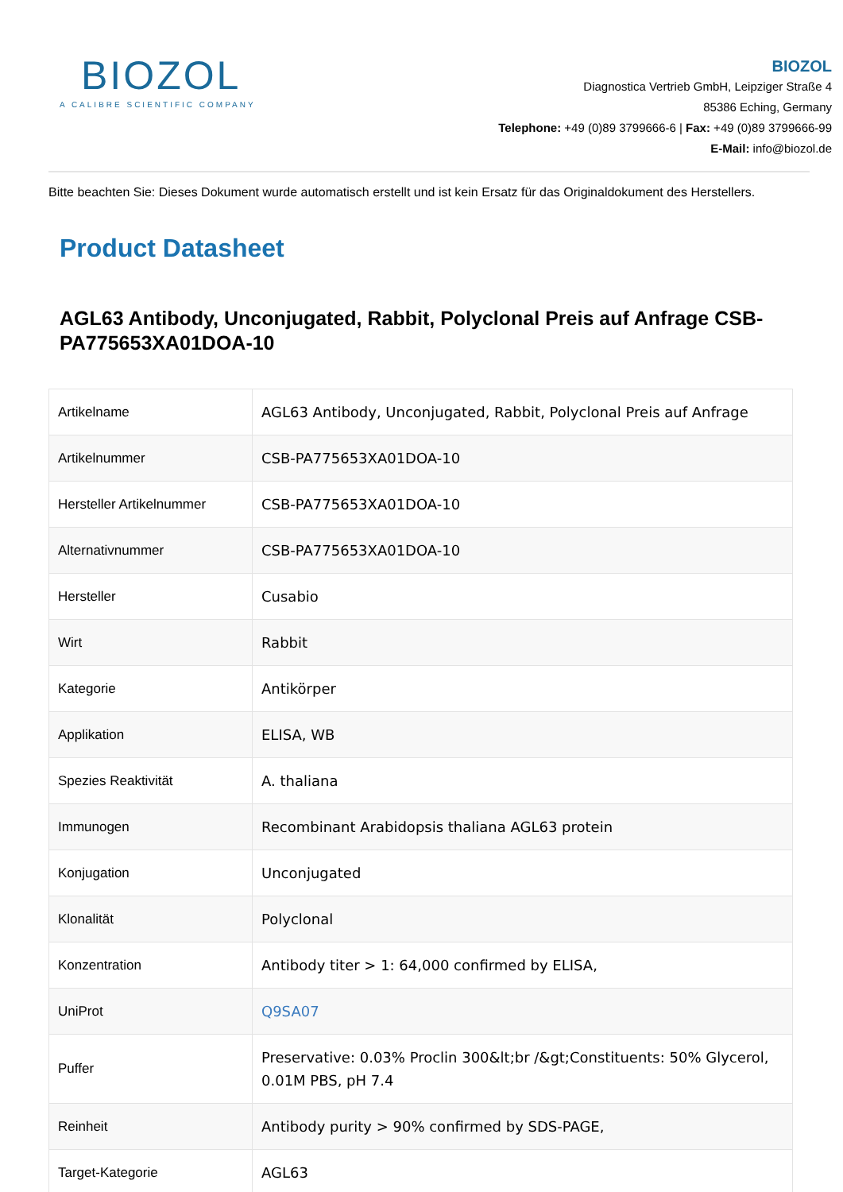BIOZOL
A CALIBRE SCIENTIFIC COMPANY
BIOZOL
Diagnostica Vertrieb GmbH, Leipziger Straße 4
85386 Eching, Germany
Telephone: +49 (0)89 3799666-6 | Fax: +49 (0)89 3799666-99
E-Mail: info@biozol.de
Bitte beachten Sie: Dieses Dokument wurde automatisch erstellt und ist kein Ersatz für das Originaldokument des Herstellers.
Product Datasheet
AGL63 Antibody, Unconjugated, Rabbit, Polyclonal Preis auf Anfrage CSB-PA775653XA01DOA-10
| Artikelname | AGL63 Antibody, Unconjugated, Rabbit, Polyclonal Preis auf Anfrage |
| Artikelnummer | CSB-PA775653XA01DOA-10 |
| Hersteller Artikelnummer | CSB-PA775653XA01DOA-10 |
| Alternativnummer | CSB-PA775653XA01DOA-10 |
| Hersteller | Cusabio |
| Wirt | Rabbit |
| Kategorie | Antikörper |
| Applikation | ELISA, WB |
| Spezies Reaktivität | A. thaliana |
| Immunogen | Recombinant Arabidopsis thaliana AGL63 protein |
| Konjugation | Unconjugated |
| Klonalität | Polyclonal |
| Konzentration | Antibody titer > 1: 64,000 confirmed by ELISA, |
| UniProt | Q9SA07 |
| Puffer | Preservative: 0.03% Proclin 300&lt;br /&gt;Constituents: 50% Glycerol, 0.01M PBS, pH 7.4 |
| Reinheit | Antibody purity > 90% confirmed by SDS-PAGE, |
| Target-Kategorie | AGL63 |